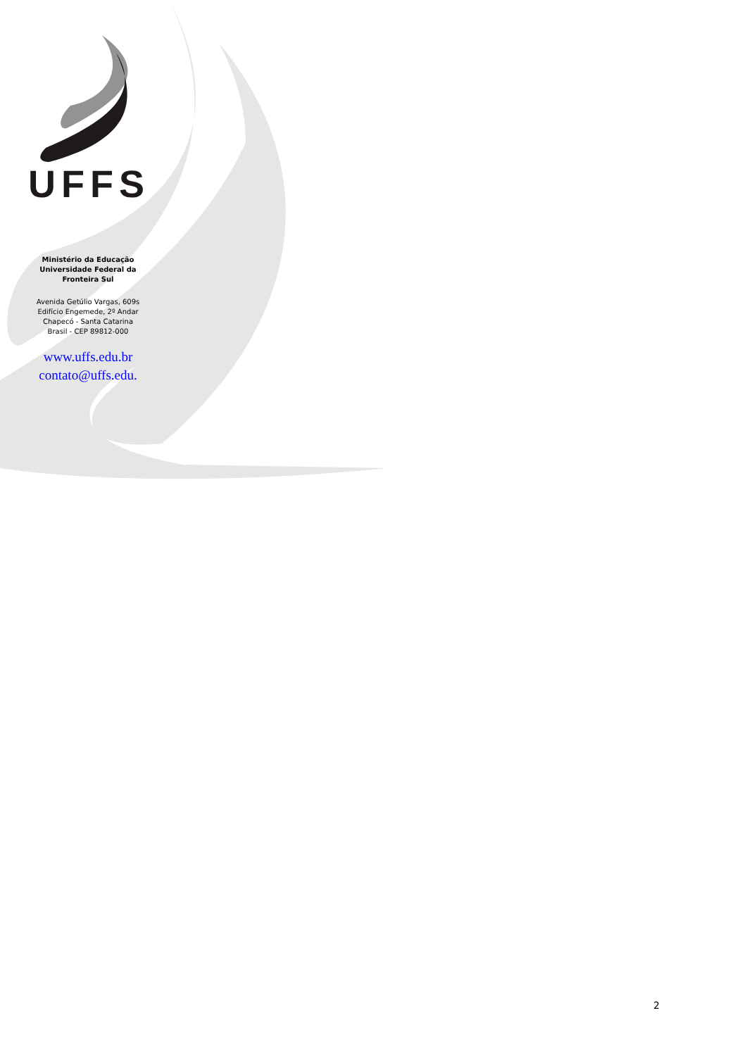UFFS
Ministério da Educação
Universidade Federal da
Fronteira Sul
Avenida Getúlio Vargas, 609s
Edifício Engemede, 2º Andar
Chapecó - Santa Catarina
Brasil - CEP 89812-000
www.uffs.edu.br
contato@uffs.edu.
2